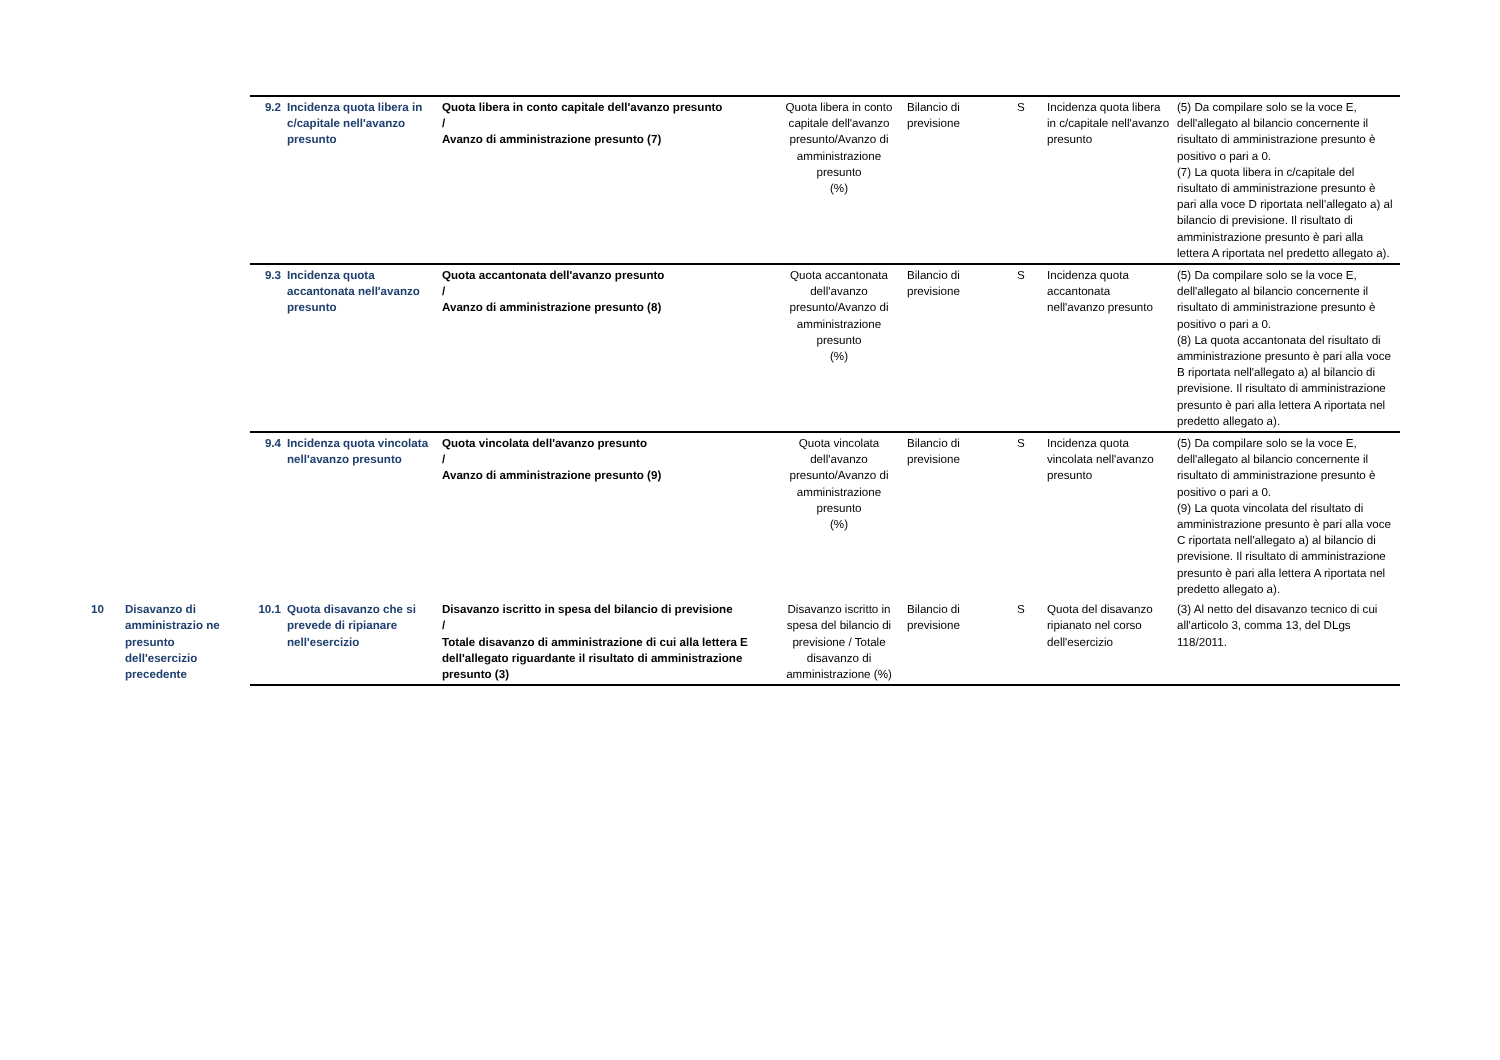| | | 9.2 | Incidenza quota libera in c/capitale nell'avanzo presunto | Quota libera in conto capitale dell'avanzo presunto / Avanzo di amministrazione presunto (7) | Quota libera in conto capitale dell'avanzo presunto/Avanzo di amministrazione presunto (%) | Bilancio di previsione | S | Incidenza quota libera in c/capitale nell'avanzo presunto | (5) Da compilare solo se la voce E, dell'allegato al bilancio concernente il risultato di amministrazione presunto è positivo o pari a 0. (7) La quota libera in c/capitale del risultato di amministrazione presunto è pari alla voce D riportata nell'allegato a) al bilancio di previsione. Il risultato di amministrazione presunto è pari alla lettera A riportata nel predetto allegato a). |
| | | 9.3 | Incidenza quota accantonata nell'avanzo presunto | Quota accantonata dell'avanzo presunto / Avanzo di amministrazione presunto (8) | Quota accantonata dell'avanzo presunto/Avanzo di amministrazione presunto (%) | Bilancio di previsione | S | Incidenza quota accantonata nell'avanzo presunto | (5) Da compilare solo se la voce E, dell'allegato al bilancio concernente il risultato di amministrazione presunto è positivo o pari a 0. (8) La quota accantonata del risultato di amministrazione presunto è pari alla voce B riportata nell'allegato a) al bilancio di previsione. Il risultato di amministrazione presunto è pari alla lettera A riportata nel predetto allegato a). |
| | | 9.4 | Incidenza quota vincolata nell'avanzo presunto | Quota vincolata dell'avanzo presunto / Avanzo di amministrazione presunto (9) | Quota vincolata dell'avanzo presunto/Avanzo di amministrazione presunto (%) | Bilancio di previsione | S | Incidenza quota vincolata nell'avanzo presunto | (5) Da compilare solo se la voce E, dell'allegato al bilancio concernente il risultato di amministrazione presunto è positivo o pari a 0. (9) La quota vincolata del risultato di amministrazione presunto è pari alla voce C riportata nell'allegato a) al bilancio di previsione. Il risultato di amministrazione presunto è pari alla lettera A riportata nel predetto allegato a). |
| 10 | Disavanzo di amministrazio ne presunto dell'esercizio precedente | 10.1 | Quota disavanzo che si prevede di ripianare nell'esercizio | Disavanzo iscritto in spesa del bilancio di previsione / Totale disavanzo di amministrazione di cui alla lettera E dell'allegato riguardante il risultato di amministrazione presunto (3) | Disavanzo iscritto in spesa del bilancio di previsione / Totale disavanzo di amministrazione (%) | Bilancio di previsione | S | Quota del disavanzo ripianato nel corso dell'esercizio | (3) Al netto del disavanzo tecnico di cui all'articolo 3, comma 13, del DLgs 118/2011. |